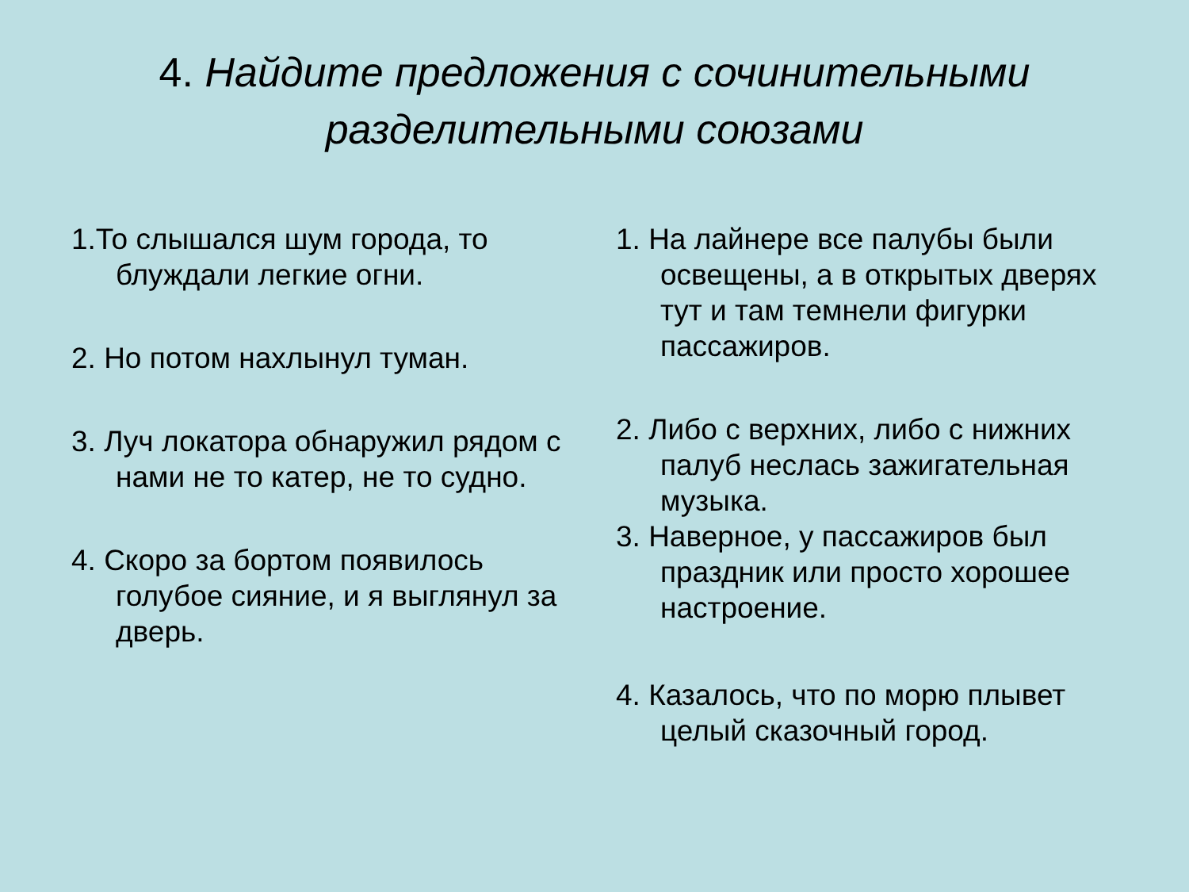4. Найдите предложения с сочинительными
разделительными союзами
1.То слышался шум города, то блуждали легкие огни.
2. Но потом нахлынул туман.
3. Луч локатора обнаружил рядом с нами не то катер, не то судно.
4. Скоро за бортом появилось голубое сияние, и я выглянул за дверь.
1. На лайнере все палубы были освещены, а в открытых дверях тут и там темнели фигурки пассажиров.
2. Либо с верхних, либо с нижних палуб неслась зажигательная музыка.
3. Наверное, у пассажиров был праздник или просто хорошее настроение.
4. Казалось, что по морю плывет целый сказочный город.